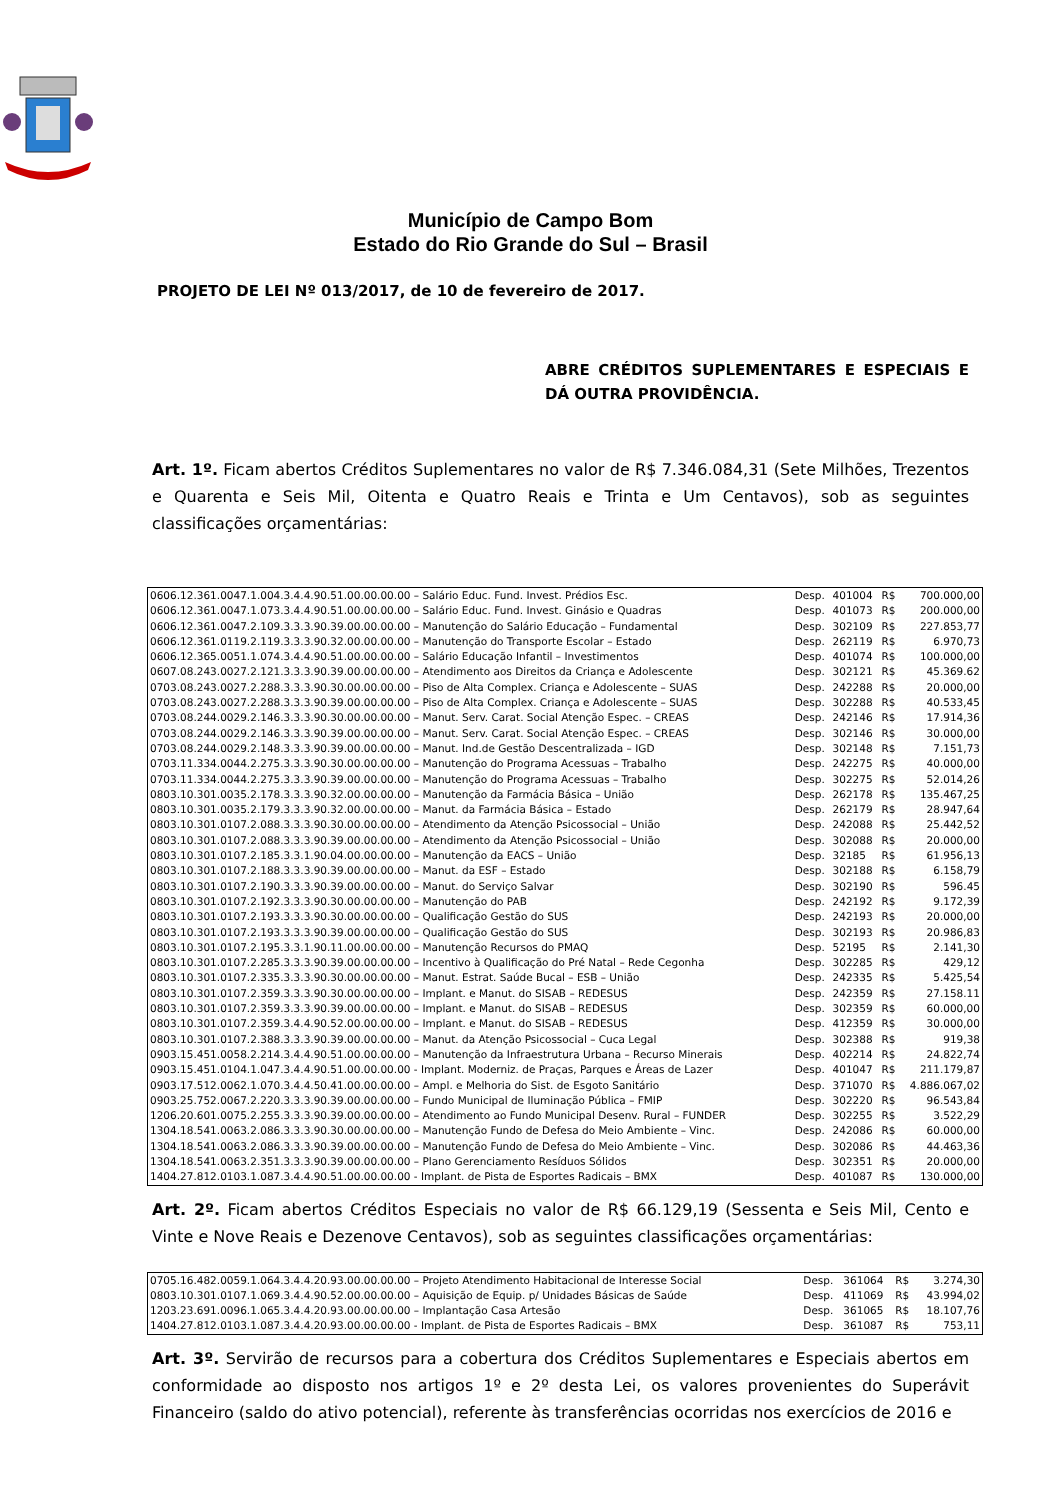Município de Campo Bom
Estado do Rio Grande do Sul – Brasil
PROJETO DE LEI Nº 013/2017, de 10 de fevereiro de 2017.
ABRE CRÉDITOS SUPLEMENTARES E ESPECIAIS E DÁ OUTRA PROVIDÊNCIA.
Art. 1º. Ficam abertos Créditos Suplementares no valor de R$ 7.346.084,31 (Sete Milhões, Trezentos e Quarenta e Seis Mil, Oitenta e Quatro Reais e Trinta e Um Centavos), sob as seguintes classificações orçamentárias:
| 0606.12.361.0047.1.004.3.4.4.90.51.00.00.00.00 – Salário Educ. Fund. Invest. Prédios Esc. | Desp. | 401004 | R$ | 700.000,00 |
| 0606.12.361.0047.1.073.3.4.4.90.51.00.00.00.00 – Salário Educ. Fund. Invest. Ginásio e Quadras | Desp. | 401073 | R$ | 200.000,00 |
| 0606.12.361.0047.2.109.3.3.3.90.39.00.00.00.00 – Manutenção do Salário Educação – Fundamental | Desp. | 302109 | R$ | 227.853,77 |
| 0606.12.361.0119.2.119.3.3.3.90.32.00.00.00.00 – Manutenção do Transporte Escolar – Estado | Desp. | 262119 | R$ | 6.970,73 |
| 0606.12.365.0051.1.074.3.4.4.90.51.00.00.00.00 – Salário Educação Infantil – Investimentos | Desp. | 401074 | R$ | 100.000,00 |
| 0607.08.243.0027.2.121.3.3.3.90.39.00.00.00.00 – Atendimento aos Direitos da Criança e Adolescente | Desp. | 302121 | R$ | 45.369.62 |
| 0703.08.243.0027.2.288.3.3.3.90.30.00.00.00.00 – Piso de Alta Complex. Criança e Adolescente – SUAS | Desp. | 242288 | R$ | 20.000,00 |
| 0703.08.243.0027.2.288.3.3.3.90.39.00.00.00.00 – Piso de Alta Complex. Criança e Adolescente – SUAS | Desp. | 302288 | R$ | 40.533,45 |
| 0703.08.244.0029.2.146.3.3.3.90.30.00.00.00.00 – Manut. Serv. Carat. Social Atenção Espec. – CREAS | Desp. | 242146 | R$ | 17.914,36 |
| 0703.08.244.0029.2.146.3.3.3.90.39.00.00.00.00 – Manut. Serv. Carat. Social Atenção Espec. – CREAS | Desp. | 302146 | R$ | 30.000,00 |
| 0703.08.244.0029.2.148.3.3.3.90.39.00.00.00.00 – Manut. Ind.de Gestão Descentralizada – IGD | Desp. | 302148 | R$ | 7.151,73 |
| 0703.11.334.0044.2.275.3.3.3.90.30.00.00.00.00 – Manutenção do Programa Acessuas – Trabalho | Desp. | 242275 | R$ | 40.000,00 |
| 0703.11.334.0044.2.275.3.3.3.90.39.00.00.00.00 – Manutenção do Programa Acessuas – Trabalho | Desp. | 302275 | R$ | 52.014,26 |
| 0803.10.301.0035.2.178.3.3.3.90.32.00.00.00.00 – Manutenção da Farmácia Básica – União | Desp. | 262178 | R$ | 135.467,25 |
| 0803.10.301.0035.2.179.3.3.3.90.32.00.00.00.00 – Manut. da Farmácia Básica – Estado | Desp. | 262179 | R$ | 28.947,64 |
| 0803.10.301.0107.2.088.3.3.3.90.30.00.00.00.00 – Atendimento da Atenção Psicossocial – União | Desp. | 242088 | R$ | 25.442,52 |
| 0803.10.301.0107.2.088.3.3.3.90.39.00.00.00.00 – Atendimento da Atenção Psicossocial – União | Desp. | 302088 | R$ | 20.000,00 |
| 0803.10.301.0107.2.185.3.3.1.90.04.00.00.00.00 – Manutenção da EACS – União | Desp. | 32185 | R$ | 61.956,13 |
| 0803.10.301.0107.2.188.3.3.3.90.39.00.00.00.00 – Manut. da ESF – Estado | Desp. | 302188 | R$ | 6.158,79 |
| 0803.10.301.0107.2.190.3.3.3.90.39.00.00.00.00 – Manut. do Serviço Salvar | Desp. | 302190 | R$ | 596.45 |
| 0803.10.301.0107.2.192.3.3.3.90.30.00.00.00.00 – Manutenção do PAB | Desp. | 242192 | R$ | 9.172,39 |
| 0803.10.301.0107.2.193.3.3.3.90.30.00.00.00.00 – Qualificação Gestão do SUS | Desp. | 242193 | R$ | 20.000,00 |
| 0803.10.301.0107.2.193.3.3.3.90.39.00.00.00.00 – Qualificação Gestão do SUS | Desp. | 302193 | R$ | 20.986,83 |
| 0803.10.301.0107.2.195.3.3.1.90.11.00.00.00.00 – Manutenção Recursos do PMAQ | Desp. | 52195 | R$ | 2.141,30 |
| 0803.10.301.0107.2.285.3.3.3.90.39.00.00.00.00 – Incentivo à Qualificação do Pré Natal – Rede Cegonha | Desp. | 302285 | R$ | 429,12 |
| 0803.10.301.0107.2.335.3.3.3.90.30.00.00.00.00 – Manut. Estrat. Saúde Bucal – ESB – União | Desp. | 242335 | R$ | 5.425,54 |
| 0803.10.301.0107.2.359.3.3.3.90.30.00.00.00.00 – Implant. e Manut. do SISAB – REDESUS | Desp. | 242359 | R$ | 27.158.11 |
| 0803.10.301.0107.2.359.3.3.3.90.39.00.00.00.00 – Implant. e Manut. do SISAB – REDESUS | Desp. | 302359 | R$ | 60.000,00 |
| 0803.10.301.0107.2.359.3.4.4.90.52.00.00.00.00 – Implant. e Manut. do SISAB – REDESUS | Desp. | 412359 | R$ | 30.000,00 |
| 0803.10.301.0107.2.388.3.3.3.90.39.00.00.00.00 – Manut. da Atenção Psicossocial – Cuca Legal | Desp. | 302388 | R$ | 919,38 |
| 0903.15.451.0058.2.214.3.4.4.90.51.00.00.00.00 – Manutenção da Infraestrutura Urbana – Recurso Minerais | Desp. | 402214 | R$ | 24.822,74 |
| 0903.15.451.0104.1.047.3.4.4.90.51.00.00.00.00 - Implant. Moderniz. de Praças, Parques e Áreas de Lazer | Desp. | 401047 | R$ | 211.179,87 |
| 0903.17.512.0062.1.070.3.4.4.50.41.00.00.00.00 – Ampl. e Melhoria do Sist. de Esgoto Sanitário | Desp. | 371070 | R$ | 4.886.067,02 |
| 0903.25.752.0067.2.220.3.3.3.90.39.00.00.00.00 – Fundo Municipal de Iluminação Pública – FMIP | Desp. | 302220 | R$ | 96.543,84 |
| 1206.20.601.0075.2.255.3.3.3.90.39.00.00.00.00 – Atendimento ao Fundo Municipal Desenv. Rural – FUNDER | Desp. | 302255 | R$ | 3.522,29 |
| 1304.18.541.0063.2.086.3.3.3.90.30.00.00.00.00 – Manutenção Fundo de Defesa do Meio Ambiente – Vinc. | Desp. | 242086 | R$ | 60.000,00 |
| 1304.18.541.0063.2.086.3.3.3.90.39.00.00.00.00 – Manutenção Fundo de Defesa do Meio Ambiente – Vinc. | Desp. | 302086 | R$ | 44.463,36 |
| 1304.18.541.0063.2.351.3.3.3.90.39.00.00.00.00 – Plano Gerenciamento Resíduos Sólidos | Desp. | 302351 | R$ | 20.000,00 |
| 1404.27.812.0103.1.087.3.4.4.90.51.00.00.00.00 - Implant. de Pista de Esportes Radicais – BMX | Desp. | 401087 | R$ | 130.000,00 |
Art. 2º. Ficam abertos Créditos Especiais no valor de R$ 66.129,19 (Sessenta e Seis Mil, Cento e Vinte e Nove Reais e Dezenove Centavos), sob as seguintes classificações orçamentárias:
| 0705.16.482.0059.1.064.3.4.4.20.93.00.00.00.00 – Projeto Atendimento Habitacional de Interesse Social | Desp. | 361064 | R$ | 3.274,30 |
| 0803.10.301.0107.1.069.3.4.4.90.52.00.00.00.00 – Aquisição de Equip. p/ Unidades Básicas de Saúde | Desp. | 411069 | R$ | 43.994,02 |
| 1203.23.691.0096.1.065.3.4.4.20.93.00.00.00.00 – Implantação Casa Artesão | Desp. | 361065 | R$ | 18.107,76 |
| 1404.27.812.0103.1.087.3.4.4.20.93.00.00.00.00 - Implant. de Pista de Esportes Radicais – BMX | Desp. | 361087 | R$ | 753,11 |
Art. 3º. Servirão de recursos para a cobertura dos Créditos Suplementares e Especiais abertos em conformidade ao disposto nos artigos 1º e 2º desta Lei, os valores provenientes do Superávit Financeiro (saldo do ativo potencial), referente às transferências ocorridas nos exercícios de 2016 e